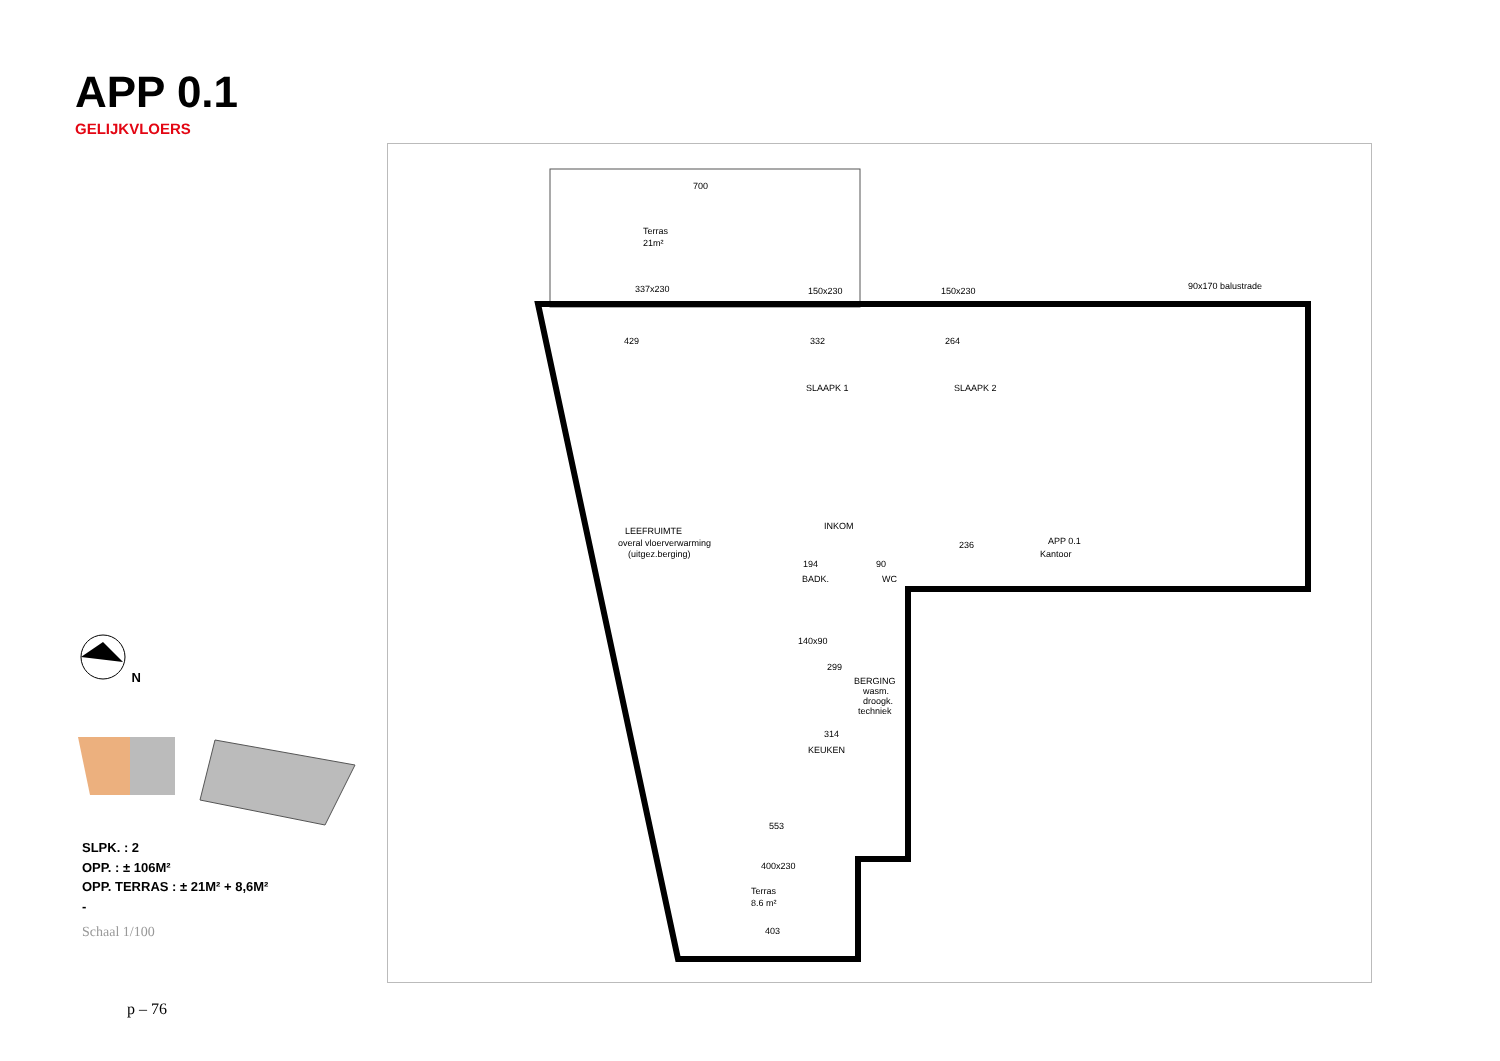APP 0.1
GELIJKVLOERS
N
SLPK. : 2
OPP. : ± 106M²
OPP. TERRAS : ± 21M² + 8,6M²
-
Schaal 1/100
p – 76
700
Terras
21m²
337x230
150x230
150x230
90x170 balustrade
429
332
264
SLAAPK 1
SLAAPK 2
LEEFRUIMTE
overal vloerverwarming
(uitgez.berging)
INKOM
236
194
90
BADK.
WC
140x90
299
BERGING
wasm.
droogk.
techniek
314
KEUKEN
553
400x230
Terras
8.6 m²
403
Kantoor
APP 0.1